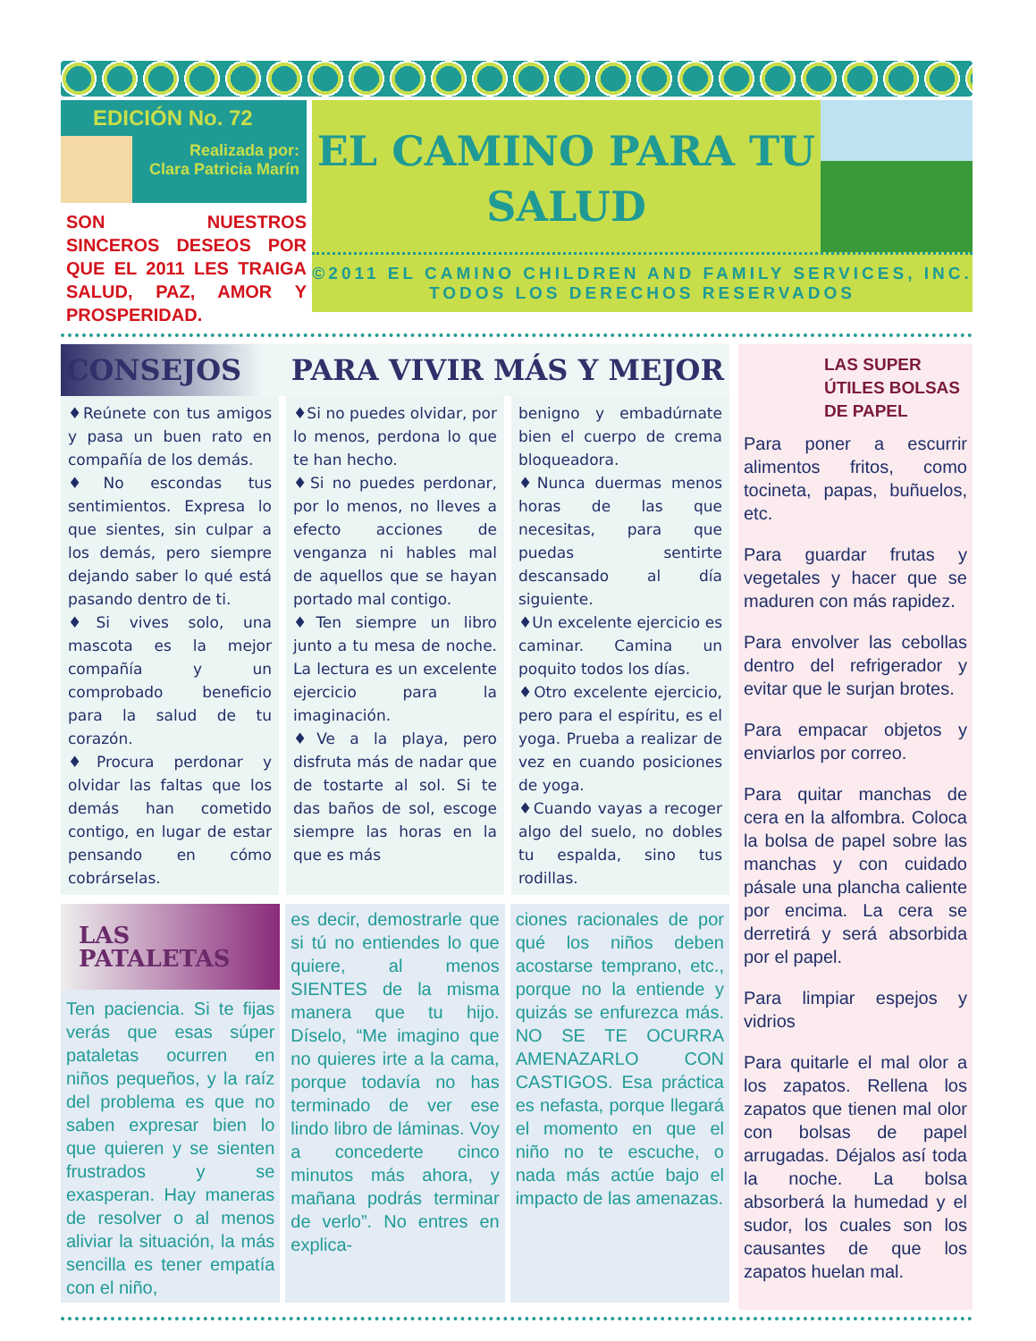EDICIÓN No. 72
Realizada por:
Clara Patricia Marín
SON NUESTROS SINCEROS DESEOS POR QUE EL 2011 LES TRAIGA SALUD, PAZ, AMOR Y PROSPERIDAD.
EL CAMINO PARA TU SALUD
©2011 EL CAMINO CHILDREN AND FAMILY SERVICES, INC.
TODOS LOS DERECHOS RESERVADOS
CONSEJOS PARA VIVIR MÁS Y MEJOR
♦Reúnete con tus amigos y pasa un buen rato en compañía de los demás.
♦No escondas tus sentimientos. Expresa lo que sientes, sin culpar a los demás, pero siempre dejando saber lo qué está pasando dentro de ti.
♦Si vives solo, una mascota es la mejor compañía y un comprobado beneficio para la salud de tu corazón.
♦Procura perdonar y olvidar las faltas que los demás han cometido contigo, en lugar de estar pensando en cómo cobrárselas.
♦Si no puedes olvidar, por lo menos, perdona lo que te han hecho.
♦Si no puedes perdonar, por lo menos, no lleves a efecto acciones de venganza ni hables mal de aquellos que se hayan portado mal contigo.
♦Ten siempre un libro junto a tu mesa de noche. La lectura es un excelente ejercicio para la imaginación.
♦Ve a la playa, pero disfruta más de nadar que de tostarte al sol. Si te das baños de sol, escoge siempre las horas en la que es más
benigno y embadúrnate bien el cuerpo de crema bloqueadora.
♦Nunca duermas menos horas de las que necesitas, para que puedas sentirte descansado al día siguiente.
♦Un excelente ejercicio es caminar. Camina un poquito todos los días.
♦Otro excelente ejercicio, pero para el espíritu, es el yoga. Prueba a realizar de vez en cuando posiciones de yoga.
♦Cuando vayas a recoger algo del suelo, no dobles tu espalda, sino tus rodillas.
LAS PATALETAS
Ten paciencia. Si te fijas verás que esas súper pataletas ocurren en niños pequeños, y la raíz del problema es que no saben expresar bien lo que quieren y se sienten frustrados y se exasperan. Hay maneras de resolver o al menos aliviar la situación, la más sencilla es tener empatía con el niño,
es decir, demostrarle que si tú no entiendes lo que quiere, al menos SIENTES de la misma manera que tu hijo. Díselo, “Me imagino que no quieres irte a la cama, porque todavía no has terminado de ver ese lindo libro de láminas. Voy a concederte cinco minutos más ahora, y mañana podrás terminar de verlo”. No entres en explica-
ciones racionales de por qué los niños deben acostarse temprano, etc., porque no la entiende y quizás se enfurezca más. NO SE TE OCURRA AMENAZARLO CON CASTIGOS. Esa práctica es nefasta, porque llegará el momento en que el niño no te escuche, o nada más actúe bajo el impacto de las amenazas.
LAS SUPER ÚTILES BOLSAS DE PAPEL
Para poner a escurrir alimentos fritos, como tocineta, papas, buñuelos, etc.
Para guardar frutas y vegetales y hacer que se maduren con más rapidez.
Para envolver las cebollas dentro del refrigerador y evitar que le surjan brotes.
Para empacar objetos y enviarlos por correo.
Para quitar manchas de cera en la alfombra. Coloca la bolsa de papel sobre las manchas y con cuidado pásale una plancha caliente por encima. La cera se derretirá y será absorbida por el papel.
Para limpiar espejos y vidrios
Para quitarle el mal olor a los zapatos. Rellena los zapatos que tienen mal olor con bolsas de papel arrugadas. Déjalos así toda la noche. La bolsa absorberá la humedad y el sudor, los cuales son los causantes de que los zapatos huelan mal.